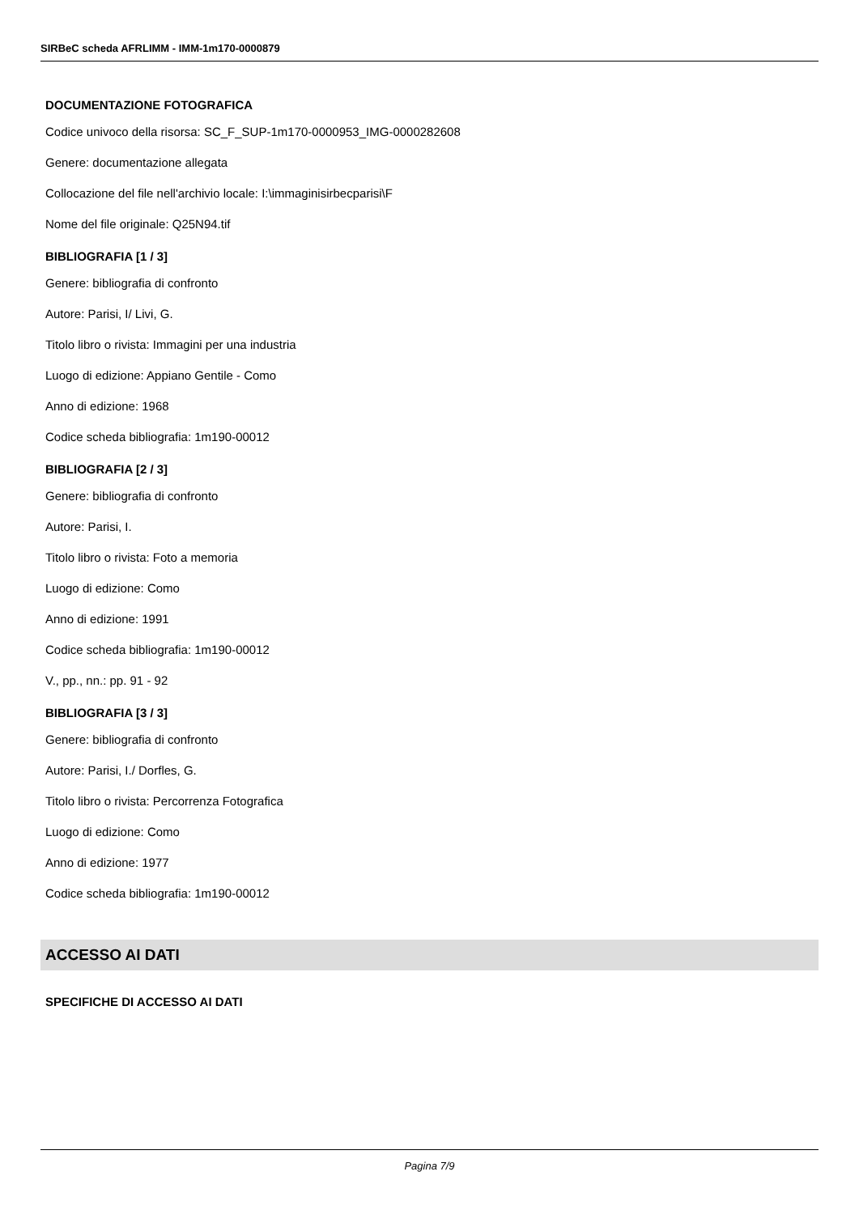SIRBeC scheda AFRLIMM - IMM-1m170-0000879
DOCUMENTAZIONE FOTOGRAFICA
Codice univoco della risorsa: SC_F_SUP-1m170-0000953_IMG-0000282608
Genere: documentazione allegata
Collocazione del file nell'archivio locale: I:\immaginisirbecparisi\F
Nome del file originale: Q25N94.tif
BIBLIOGRAFIA [1 / 3]
Genere: bibliografia di confronto
Autore: Parisi, I/ Livi, G.
Titolo libro o rivista: Immagini per una industria
Luogo di edizione: Appiano Gentile - Como
Anno di edizione: 1968
Codice scheda bibliografia: 1m190-00012
BIBLIOGRAFIA [2 / 3]
Genere: bibliografia di confronto
Autore: Parisi, I.
Titolo libro o rivista: Foto a memoria
Luogo di edizione: Como
Anno di edizione: 1991
Codice scheda bibliografia: 1m190-00012
V., pp., nn.: pp. 91 - 92
BIBLIOGRAFIA [3 / 3]
Genere: bibliografia di confronto
Autore: Parisi, I./ Dorfles, G.
Titolo libro o rivista: Percorrenza Fotografica
Luogo di edizione: Como
Anno di edizione: 1977
Codice scheda bibliografia: 1m190-00012
ACCESSO AI DATI
SPECIFICHE DI ACCESSO AI DATI
Pagina 7/9